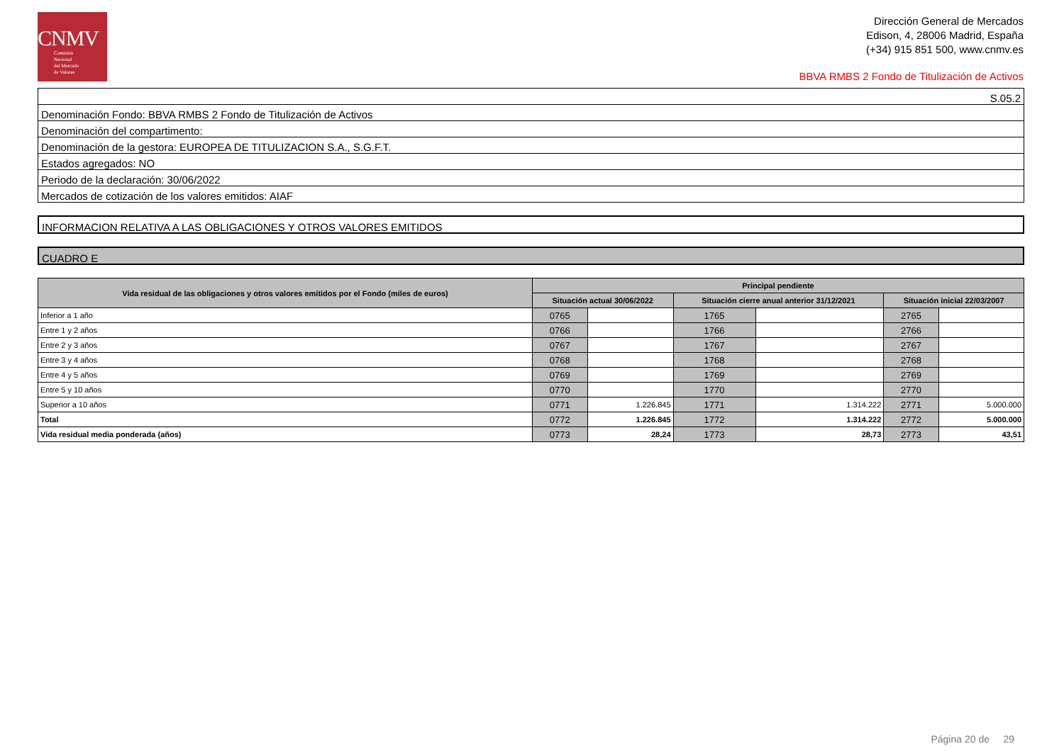CNMV
Comisión
Nacional
del Mercado
de Valores
Dirección General de Mercados
Edison, 4, 28006 Madrid, España
(+34) 915 851 500, www.cnmv.es
BBVA RMBS 2 Fondo de Titulización de Activos
| S.05.2 |
| Denominación Fondo: BBVA RMBS 2 Fondo de Titulización de Activos |
| Denominación del compartimento: |
| Denominación de la gestora: EUROPEA DE TITULIZACION S.A., S.G.F.T. |
| Estados agregados: NO |
| Periodo de la declaración: 30/06/2022 |
| Mercados de cotización de los valores emitidos: AIAF |
INFORMACION RELATIVA A LAS OBLIGACIONES Y OTROS VALORES EMITIDOS
CUADRO E
| Vida residual de las obligaciones y otros valores emitidos por el Fondo (miles de euros) | Principal pendiente | | | | | |
| --- | --- | --- | --- | --- | --- | --- |
| | Situación actual 30/06/2022 | | Situación cierre anual anterior 31/12/2021 | | Situación inicial 22/03/2007 | |
| Inferior a 1 año | 0765 | | 1765 | | 2765 | |
| Entre 1 y 2 años | 0766 | | 1766 | | 2766 | |
| Entre 2 y 3 años | 0767 | | 1767 | | 2767 | |
| Entre 3 y 4 años | 0768 | | 1768 | | 2768 | |
| Entre 4 y 5 años | 0769 | | 1769 | | 2769 | |
| Entre 5 y 10 años | 0770 | | 1770 | | 2770 | |
| Superior a 10 años | 0771 | 1.226.845 | 1771 | 1.314.222 | 2771 | 5.000.000 |
| Total | 0772 | 1.226.845 | 1772 | 1.314.222 | 2772 | 5.000.000 |
| Vida residual media ponderada (años) | 0773 | 28,24 | 1773 | 28,73 | 2773 | 43,51 |
Página 20 de 29